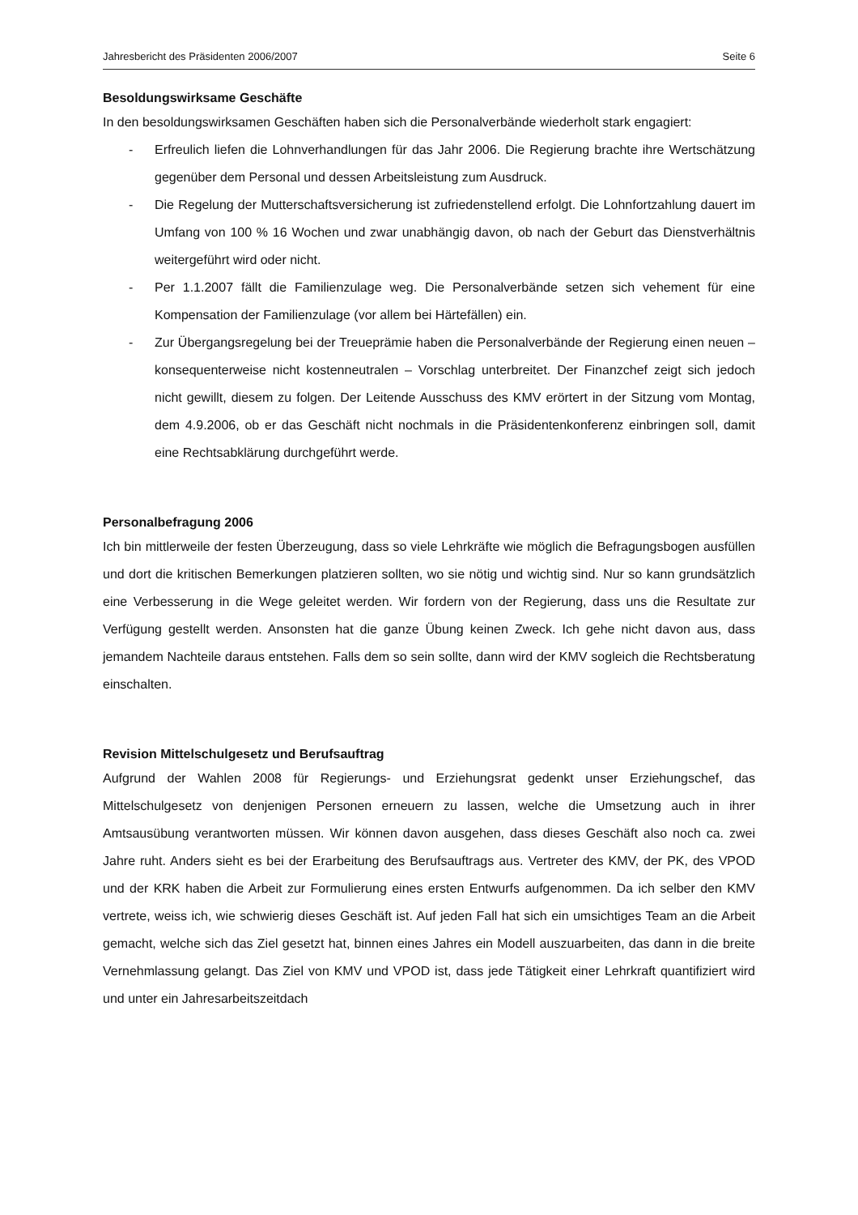Jahresbericht des Präsidenten 2006/2007 Seite 6
Besoldungswirksame Geschäfte
In den besoldungswirksamen Geschäften haben sich die Personalverbände wiederholt stark engagiert:
- Erfreulich liefen die Lohnverhandlungen für das Jahr 2006. Die Regierung brachte ihre Wertschätzung gegenüber dem Personal und dessen Arbeitsleistung zum Ausdruck.
- Die Regelung der Mutterschaftsversicherung ist zufriedenstellend erfolgt. Die Lohnfortzahlung dauert im Umfang von 100 % 16 Wochen und zwar unabhängig davon, ob nach der Geburt das Dienstverhältnis weitergeführt wird oder nicht.
- Per 1.1.2007 fällt die Familienzulage weg. Die Personalverbände setzen sich vehement für eine Kompensation der Familienzulage (vor allem bei Härtefällen) ein.
- Zur Übergangsregelung bei der Treueprämie haben die Personalverbände der Regierung einen neuen – konsequenterweise nicht kostenneutralen – Vorschlag unterbreitet. Der Finanzchef zeigt sich jedoch nicht gewillt, diesem zu folgen. Der Leitende Ausschuss des KMV erörtert in der Sitzung vom Montag, dem 4.9.2006, ob er das Geschäft nicht nochmals in die Präsidentenkonferenz einbringen soll, damit eine Rechtsabklärung durchgeführt werde.
Personalbefragung 2006
Ich bin mittlerweile der festen Überzeugung, dass so viele Lehrkräfte wie möglich die Befragungsbogen ausfüllen und dort die kritischen Bemerkungen platzieren sollten, wo sie nötig und wichtig sind. Nur so kann grundsätzlich eine Verbesserung in die Wege geleitet werden. Wir fordern von der Regierung, dass uns die Resultate zur Verfügung gestellt werden. Ansonsten hat die ganze Übung keinen Zweck. Ich gehe nicht davon aus, dass jemandem Nachteile daraus entstehen. Falls dem so sein sollte, dann wird der KMV sogleich die Rechtsberatung einschalten.
Revision Mittelschulgesetz und Berufsauftrag
Aufgrund der Wahlen 2008 für Regierungs- und Erziehungsrat gedenkt unser Erziehungschef, das Mittelschulgesetz von denjenigen Personen erneuern zu lassen, welche die Umsetzung auch in ihrer Amtsausübung verantworten müssen. Wir können davon ausgehen, dass dieses Geschäft also noch ca. zwei Jahre ruht. Anders sieht es bei der Erarbeitung des Berufsauftrags aus. Vertreter des KMV, der PK, des VPOD und der KRK haben die Arbeit zur Formulierung eines ersten Entwurfs aufgenommen. Da ich selber den KMV vertrete, weiss ich, wie schwierig dieses Geschäft ist. Auf jeden Fall hat sich ein umsichtiges Team an die Arbeit gemacht, welche sich das Ziel gesetzt hat, binnen eines Jahres ein Modell auszuarbeiten, das dann in die breite Vernehmlassung gelangt. Das Ziel von KMV und VPOD ist, dass jede Tätigkeit einer Lehrkraft quantifiziert wird und unter ein Jahresarbeitszeitdach